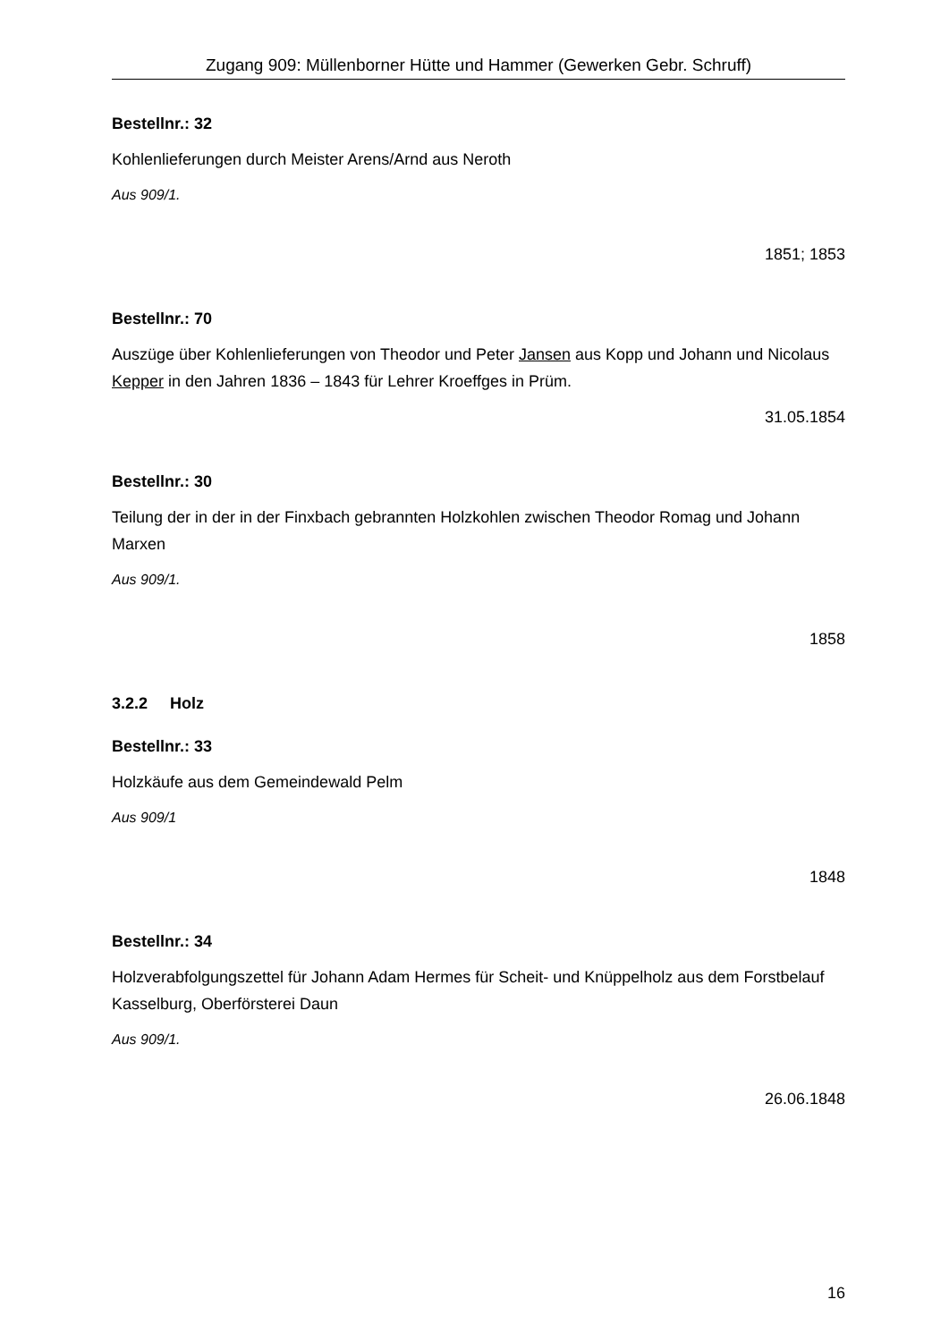Zugang 909: Müllenborner Hütte und Hammer (Gewerken Gebr. Schruff)
Bestellnr.: 32
Kohlenlieferungen durch Meister Arens/Arnd aus Neroth
Aus 909/1.
1851; 1853
Bestellnr.: 70
Auszüge über Kohlenlieferungen von Theodor und Peter Jansen aus Kopp und Johann und Nicolaus Kepper in den Jahren 1836 – 1843 für Lehrer Kroeffges in Prüm.
31.05.1854
Bestellnr.: 30
Teilung der in der in der Finxbach gebrannten Holzkohlen zwischen Theodor Romag und Johann Marxen
Aus 909/1.
1858
3.2.2 Holz
Bestellnr.: 33
Holzkäufe aus dem Gemeindewald Pelm
Aus 909/1
1848
Bestellnr.: 34
Holzverabfolgungszettel für Johann Adam Hermes für Scheit- und Knüppelholz aus dem Forstbelauf Kasselburg, Oberförsterei Daun
Aus 909/1.
26.06.1848
16